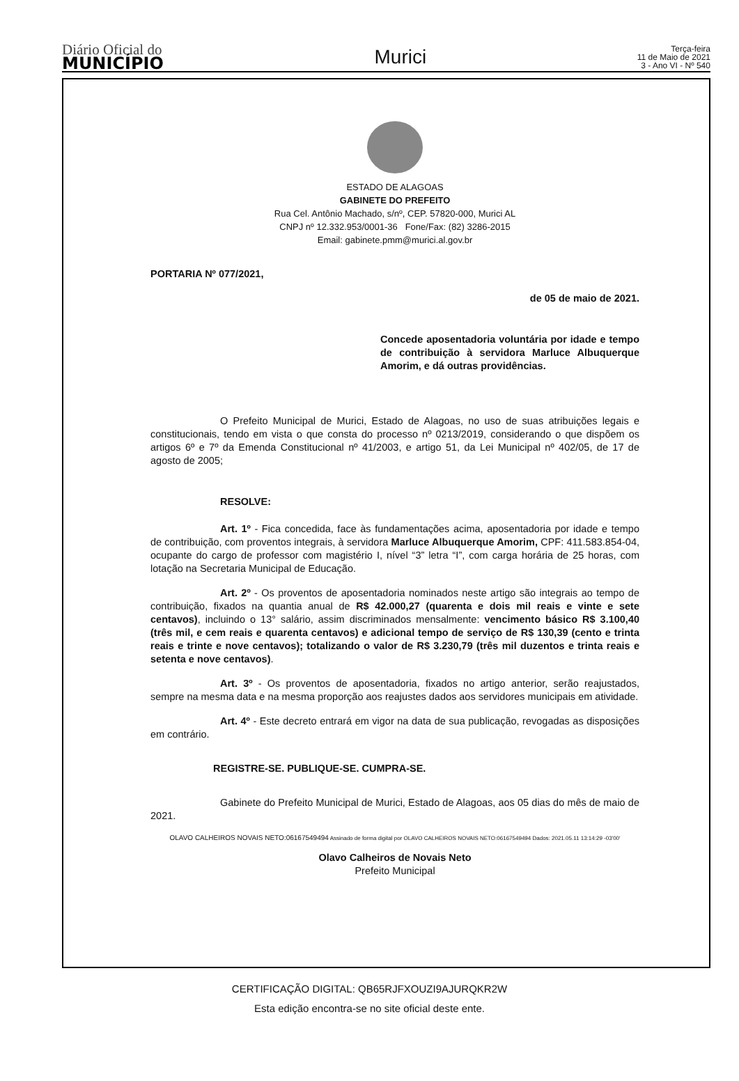Diário Oficial do
MUNICÍPIO
Murici
Terça-feira
11 de Maio de 2021
3 - Ano VI - Nº 540
ESTADO DE ALAGOAS
GABINETE DO PREFEITO
Rua Cel. Antônio Machado, s/nº, CEP. 57820-000, Murici AL
CNPJ nº 12.332.953/0001-36 Fone/Fax: (82) 3286-2015
Email: gabinete.pmm@murici.al.gov.br
PORTARIA Nº 077/2021,
de 05 de maio de 2021.
Concede aposentadoria voluntária por idade e tempo de contribuição à servidora Marluce Albuquerque Amorim, e dá outras providências.
O Prefeito Municipal de Murici, Estado de Alagoas, no uso de suas atribuições legais e constitucionais, tendo em vista o que consta do processo nº 0213/2019, considerando o que dispõem os artigos 6º e 7º da Emenda Constitucional nº 41/2003, e artigo 51, da Lei Municipal nº 402/05, de 17 de agosto de 2005;
RESOLVE:
Art. 1º - Fica concedida, face às fundamentações acima, aposentadoria por idade e tempo de contribuição, com proventos integrais, à servidora Marluce Albuquerque Amorim, CPF: 411.583.854-04, ocupante do cargo de professor com magistério I, nível “3” letra “I”, com carga horária de 25 horas, com lotação na Secretaria Municipal de Educação.
Art. 2º - Os proventos de aposentadoria nominados neste artigo são integrais ao tempo de contribuição, fixados na quantia anual de R$ 42.000,27 (quarenta e dois mil reais e vinte e sete centavos), incluindo o 13° salário, assim discriminados mensalmente: vencimento básico R$ 3.100,40 (três mil, e cem reais e quarenta centavos) e adicional tempo de serviço de R$ 130,39 (cento e trinta reais e trinte e nove centavos); totalizando o valor de R$ 3.230,79 (três mil duzentos e trinta reais e setenta e nove centavos).
Art. 3º - Os proventos de aposentadoria, fixados no artigo anterior, serão reajustados, sempre na mesma data e na mesma proporção aos reajustes dados aos servidores municipais em atividade.
Art. 4º - Este decreto entrará em vigor na data de sua publicação, revogadas as disposições em contrário.
REGISTRE-SE. PUBLIQUE-SE. CUMPRA-SE.
Gabinete do Prefeito Municipal de Murici, Estado de Alagoas, aos 05 dias do mês de maio de 2021.
OLAVO CALHEIROS NOVAIS NETO:06167549494 Assinado de forma digital por OLAVO CALHEIROS NOVAIS NETO:06167549494 Dados: 2021.05.11 13:14:29 -03'00'
Olavo Calheiros de Novais Neto
Prefeito Municipal
CERTIFICAÇÃO DIGITAL: QB65RJFXOUZI9AJURQKR2W
Esta edição encontra-se no site oficial deste ente.